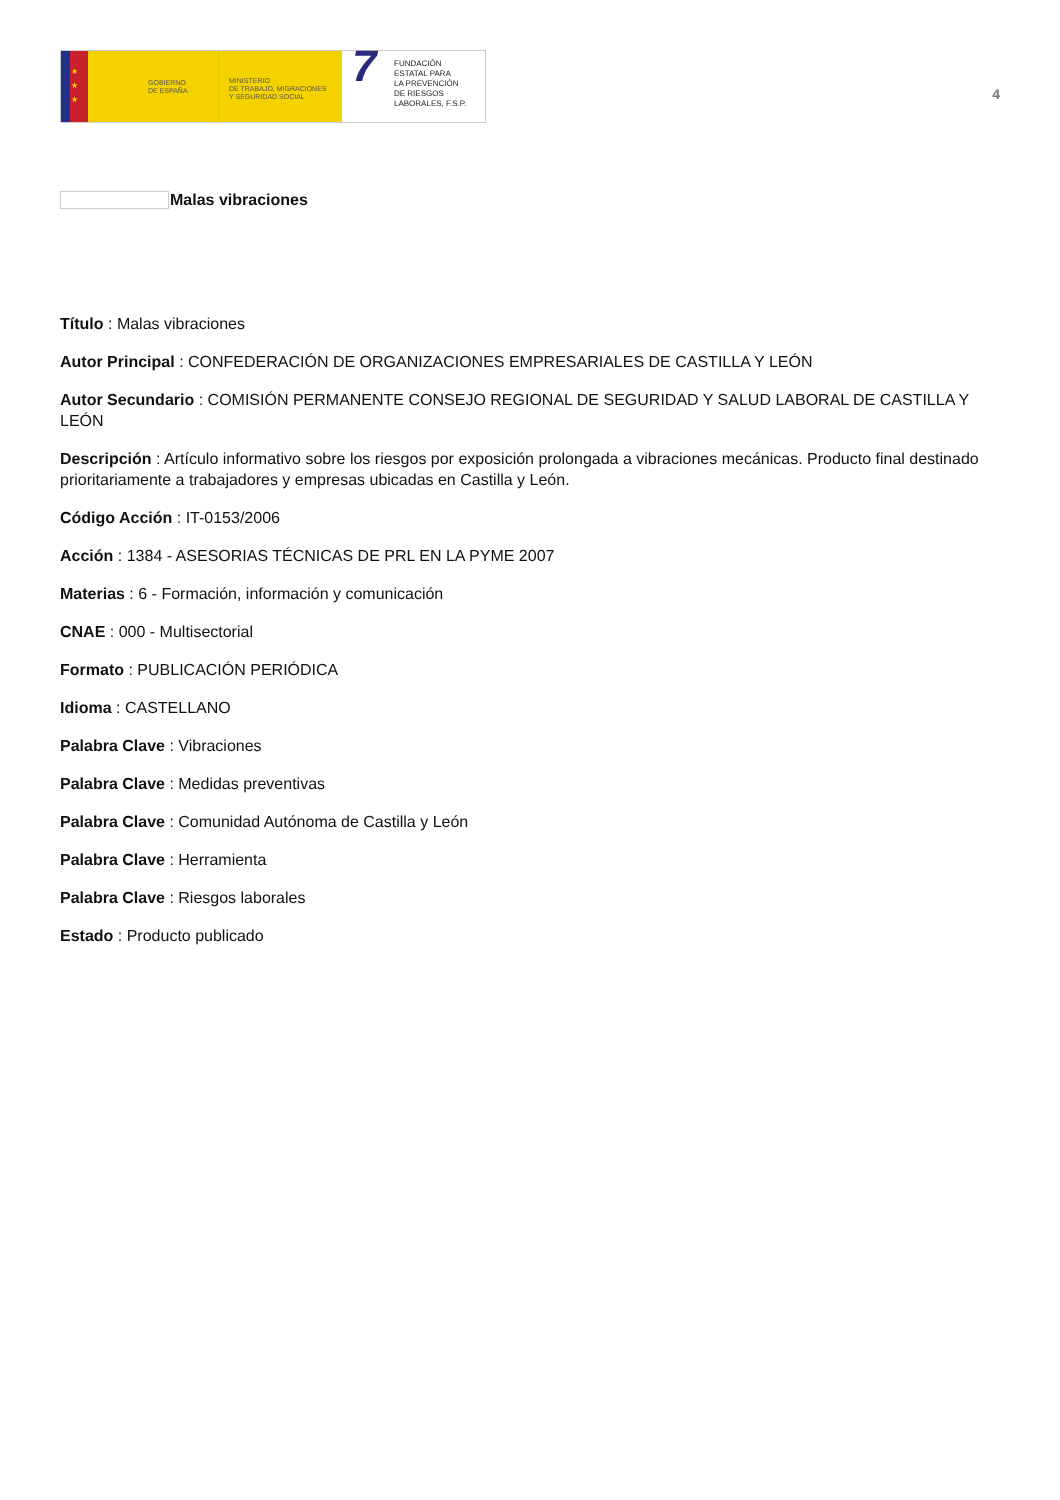★
★
★
GOBIERNO
DE ESPAÑA
MINISTERIO
DE TRABAJO, MIGRACIONES
Y SEGURIDAD SOCIAL
7 FUNDACIÓN
ESTATAL PARA
LA PREVENCIÓN
DE RIESGOS
LABORALES, F.S.P.
4
Malas vibraciones
Título : Malas vibraciones
Autor Principal : CONFEDERACIÓN DE ORGANIZACIONES EMPRESARIALES DE CASTILLA Y LEÓN
Autor Secundario : COMISIÓN PERMANENTE CONSEJO REGIONAL DE SEGURIDAD Y SALUD LABORAL DE CASTILLA Y LEÓN
Descripción : Artículo informativo sobre los riesgos por exposición prolongada a vibraciones mecánicas. Producto final destinado prioritariamente a trabajadores y empresas ubicadas en Castilla y León.
Código Acción : IT-0153/2006
Acción : 1384 - ASESORIAS TÉCNICAS DE PRL EN LA PYME 2007
Materias : 6 - Formación, información y comunicación
CNAE : 000 - Multisectorial
Formato : PUBLICACIÓN PERIÓDICA
Idioma : CASTELLANO
Palabra Clave : Vibraciones
Palabra Clave : Medidas preventivas
Palabra Clave : Comunidad Autónoma de Castilla y León
Palabra Clave : Herramienta
Palabra Clave : Riesgos laborales
Estado : Producto publicado